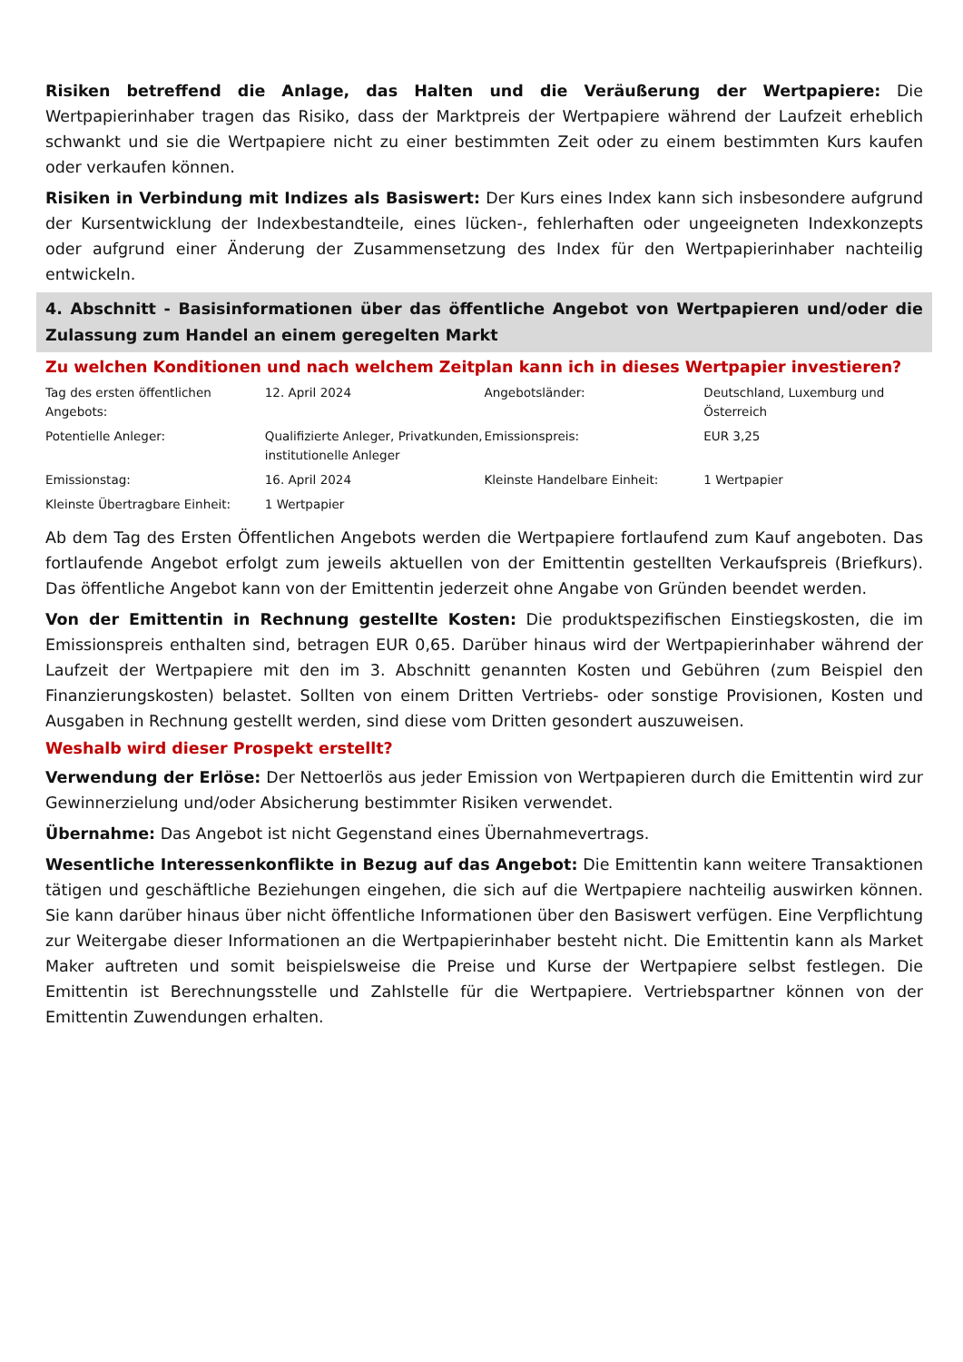Risiken betreffend die Anlage, das Halten und die Veräußerung der Wertpapiere: Die Wertpapierinhaber tragen das Risiko, dass der Marktpreis der Wertpapiere während der Laufzeit erheblich schwankt und sie die Wertpapiere nicht zu einer bestimmten Zeit oder zu einem bestimmten Kurs kaufen oder verkaufen können.
Risiken in Verbindung mit Indizes als Basiswert: Der Kurs eines Index kann sich insbesondere aufgrund der Kursentwicklung der Indexbestandteile, eines lücken-, fehlerhaften oder ungeeigneten Indexkonzepts oder aufgrund einer Änderung der Zusammensetzung des Index für den Wertpapierinhaber nachteilig entwickeln.
4. Abschnitt - Basisinformationen über das öffentliche Angebot von Wertpapieren und/oder die Zulassung zum Handel an einem geregelten Markt
Zu welchen Konditionen und nach welchem Zeitplan kann ich in dieses Wertpapier investieren?
| Tag des ersten öffentlichen Angebots: | 12. April 2024 | Angebotsländer: | Deutschland, Luxemburg und Österreich |
| Potentielle Anleger: | Qualifizierte Anleger, Privatkunden, institutionelle Anleger | Emissionspreis: | EUR 3,25 |
| Emissionstag: | 16. April 2024 | Kleinste Handelbare Einheit: | 1 Wertpapier |
| Kleinste Übertragbare Einheit: | 1 Wertpapier | | |
Ab dem Tag des Ersten Öffentlichen Angebots werden die Wertpapiere fortlaufend zum Kauf angeboten. Das fortlaufende Angebot erfolgt zum jeweils aktuellen von der Emittentin gestellten Verkaufspreis (Briefkurs). Das öffentliche Angebot kann von der Emittentin jederzeit ohne Angabe von Gründen beendet werden.
Von der Emittentin in Rechnung gestellte Kosten: Die produktspezifischen Einstiegskosten, die im Emissionspreis enthalten sind, betragen EUR 0,65. Darüber hinaus wird der Wertpapierinhaber während der Laufzeit der Wertpapiere mit den im 3. Abschnitt genannten Kosten und Gebühren (zum Beispiel den Finanzierungskosten) belastet. Sollten von einem Dritten Vertriebs- oder sonstige Provisionen, Kosten und Ausgaben in Rechnung gestellt werden, sind diese vom Dritten gesondert auszuweisen.
Weshalb wird dieser Prospekt erstellt?
Verwendung der Erlöse: Der Nettoerlös aus jeder Emission von Wertpapieren durch die Emittentin wird zur Gewinnerzielung und/oder Absicherung bestimmter Risiken verwendet.
Übernahme: Das Angebot ist nicht Gegenstand eines Übernahmevertrags.
Wesentliche Interessenkonflikte in Bezug auf das Angebot: Die Emittentin kann weitere Transaktionen tätigen und geschäftliche Beziehungen eingehen, die sich auf die Wertpapiere nachteilig auswirken können. Sie kann darüber hinaus über nicht öffentliche Informationen über den Basiswert verfügen. Eine Verpflichtung zur Weitergabe dieser Informationen an die Wertpapierinhaber besteht nicht. Die Emittentin kann als Market Maker auftreten und somit beispielsweise die Preise und Kurse der Wertpapiere selbst festlegen. Die Emittentin ist Berechnungsstelle und Zahlstelle für die Wertpapiere. Vertriebspartner können von der Emittentin Zuwendungen erhalten.